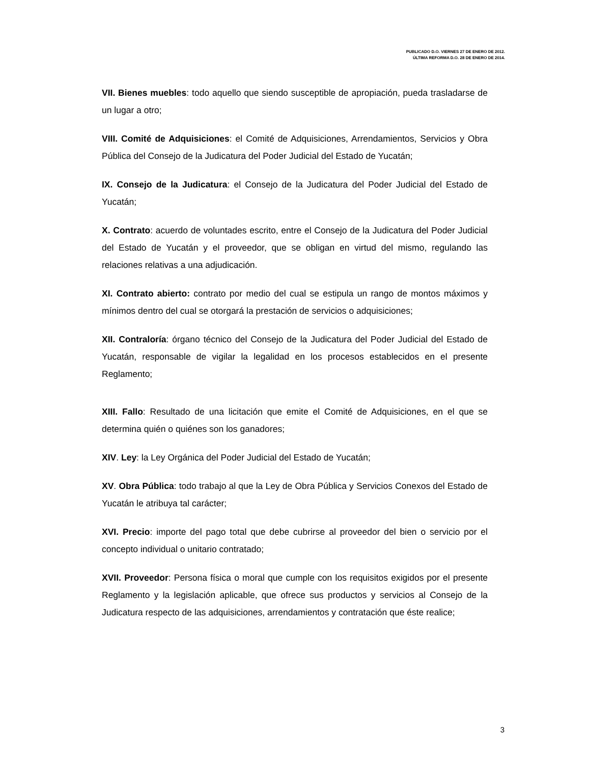PUBLICADO D.O. VIERNES 27 DE ENERO DE 2012.
ÚLTIMA REFORMA D.O. 28 DE ENERO DE 2014.
VII. Bienes muebles: todo aquello que siendo susceptible de apropiación, pueda trasladarse de un lugar a otro;
VIII. Comité de Adquisiciones: el Comité de Adquisiciones, Arrendamientos, Servicios y Obra Pública del Consejo de la Judicatura del Poder Judicial del Estado de Yucatán;
IX. Consejo de la Judicatura: el Consejo de la Judicatura del Poder Judicial del Estado de Yucatán;
X. Contrato: acuerdo de voluntades escrito, entre el Consejo de la Judicatura del Poder Judicial del Estado de Yucatán y el proveedor, que se obligan en virtud del mismo, regulando las relaciones relativas a una adjudicación.
XI. Contrato abierto: contrato por medio del cual se estipula un rango de montos máximos y mínimos dentro del cual se otorgará la prestación de servicios o adquisiciones;
XII. Contraloría: órgano técnico del Consejo de la Judicatura del Poder Judicial del Estado de Yucatán, responsable de vigilar la legalidad en los procesos establecidos en el presente Reglamento;
XIII. Fallo: Resultado de una licitación que emite el Comité de Adquisiciones, en el que se determina quién o quiénes son los ganadores;
XIV. Ley: la Ley Orgánica del Poder Judicial del Estado de Yucatán;
XV. Obra Pública: todo trabajo al que la Ley de Obra Pública y Servicios Conexos del Estado de Yucatán le atribuya tal carácter;
XVI. Precio: importe del pago total que debe cubrirse al proveedor del bien o servicio por el concepto individual o unitario contratado;
XVII. Proveedor: Persona física o moral que cumple con los requisitos exigidos por el presente Reglamento y la legislación aplicable, que ofrece sus productos y servicios al Consejo de la Judicatura respecto de las adquisiciones, arrendamientos y contratación que éste realice;
3